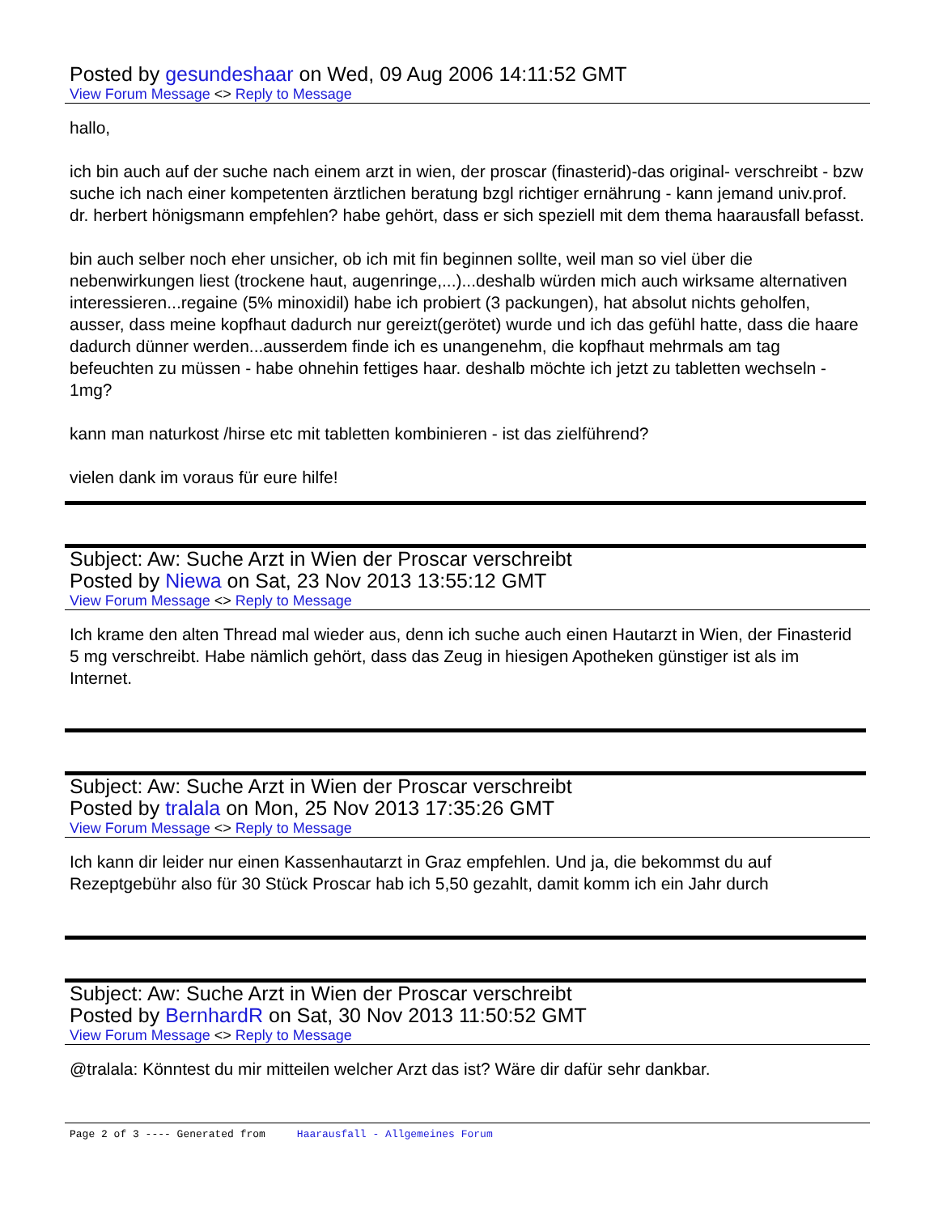Posted by gesundeshaar on Wed, 09 Aug 2006 14:11:52 GMT
View Forum Message <> Reply to Message
hallo,
ich bin auch auf der suche nach einem arzt in wien, der proscar (finasterid)-das original- verschreibt - bzw suche ich nach einer kompetenten ärztlichen beratung bzgl richtiger ernährung - kann jemand univ.prof. dr. herbert hönigsmann empfehlen? habe gehört, dass er sich speziell mit dem thema haarausfall befasst.
bin auch selber noch eher unsicher, ob ich mit fin beginnen sollte, weil man so viel über die nebenwirkungen liest (trockene haut, augenringe,...)...deshalb würden mich auch wirksame alternativen interessieren...regaine (5% minoxidil) habe ich probiert (3 packungen), hat absolut nichts geholfen, ausser, dass meine kopfhaut dadurch nur gereizt(gerötet) wurde und ich das gefühl hatte, dass die haare dadurch dünner werden...ausserdem finde ich es unangenehm, die kopfhaut mehrmals am tag befeuchten zu müssen - habe ohnehin fettiges haar. deshalb möchte ich jetzt zu tabletten wechseln - 1mg?
kann man naturkost /hirse etc mit tabletten kombinieren - ist das zielführend?
vielen dank im voraus für eure hilfe!
Subject: Aw: Suche Arzt in Wien der Proscar verschreibt
Posted by Niewa on Sat, 23 Nov 2013 13:55:12 GMT
View Forum Message <> Reply to Message
Ich krame den alten Thread mal wieder aus, denn ich suche auch einen Hautarzt in Wien, der Finasterid 5 mg verschreibt. Habe nämlich gehört, dass das Zeug in hiesigen Apotheken günstiger ist als im Internet.
Subject: Aw: Suche Arzt in Wien der Proscar verschreibt
Posted by tralala on Mon, 25 Nov 2013 17:35:26 GMT
View Forum Message <> Reply to Message
Ich kann dir leider nur einen Kassenhautarzt in Graz empfehlen. Und ja, die bekommst du auf Rezeptgebühr also für 30 Stück Proscar hab ich 5,50 gezahlt, damit komm ich ein Jahr durch
Subject: Aw: Suche Arzt in Wien der Proscar verschreibt
Posted by BernhardR on Sat, 30 Nov 2013 11:50:52 GMT
View Forum Message <> Reply to Message
@tralala: Könntest du mir mitteilen welcher Arzt das ist? Wäre dir dafür sehr dankbar.
Page 2 of 3 ---- Generated from Haarausfall - Allgemeines Forum